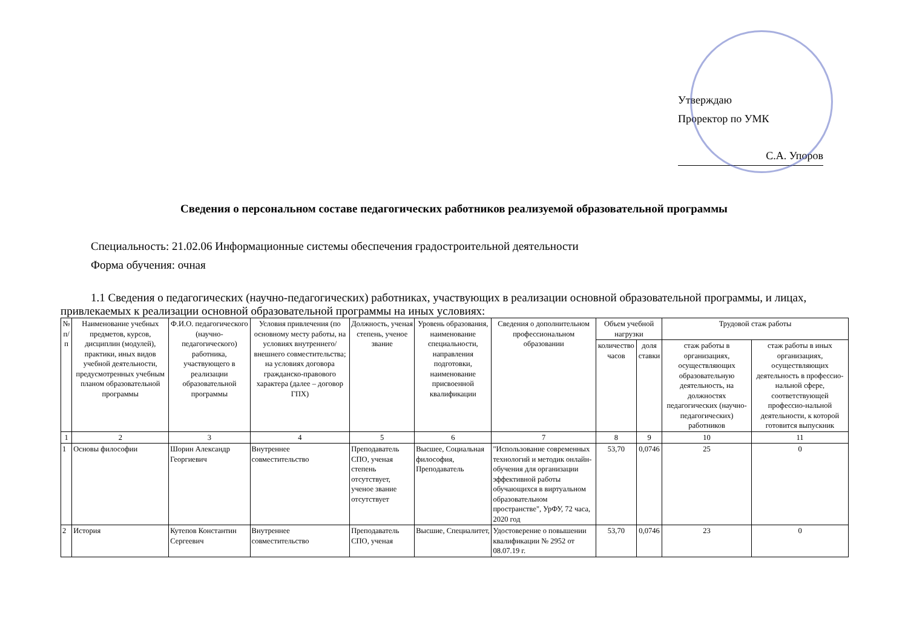Утверждаю
Проректор по УМК
С.А. Упоров
Сведения о персональном составе педагогических работников реализуемой образовательной программы
Специальность: 21.02.06 Информационные системы обеспечения градостроительной деятельности
Форма обучения: очная
1.1 Сведения о педагогических (научно-педагогических) работниках, участвующих в реализации основной образовательной программы, и лицах, привлекаемых к реализации основной образовательной программы на иных условиях:
| № п/п | Наименование учебных предметов, курсов, дисциплин (модулей), практики, иных видов учебной деятельности, предусмотренных учебным планом образовательной программы | Ф.И.О. педагогического (научно-педагогического) работника, участвующего в реализации образовательной программы | Условия привлечения (по основному месту работы, на условиях внутреннего/ внешнего совместительства; на условиях договора гражданско-правового характера (далее – договор ГПХ) | Должность, ученая степень, ученое звание | Уровень образования, наименование специальности, направления подготовки, наименование присвоенной квалификации | Сведения о дополнительном профессиональном образовании | Объем учебной нагрузки | | Трудовой стаж работы | |
| --- | --- | --- | --- | --- | --- | --- | --- | --- | --- | --- |
| | | | | | | | количество часов | доля ставки | стаж работы в организациях, осуществляющих образовательную деятельность, на должностях педагогических (научно-педагогических) работников | стаж работы в иных организациях, осуществляющих деятельность в профессио-нальной сфере, соответствующей профессио-нальной деятельности, к которой готовится выпускник |
| 1 | 2 | 3 | 4 | 5 | 6 | 7 | 8 | 9 | 10 | 11 |
| 1 | Основы философии | Шорин Александр Георгиевич | Внутреннее совместительство | Преподаватель СПО, ученая степень отсутствует, ученое звание отсутствует | Высшее, Социальная философия, Преподаватель | "Использование современных технологий и методик онлайн-обучения для организации эффективной работы обучающихся в виртуальном образовательном пространстве", УрФУ, 72 часа, 2020 год | 53,70 | 0,0746 | 25 | 0 |
| 2 | История | Кутепов Константин Сергеевич | Внутреннее совместительство | Преподаватель СПО, ученая | Высшие, Специалитет, | Удостоверение о повышении квалификации № 2952 от 08.07.19 г. | 53,70 | 0,0746 | 23 | 0 |